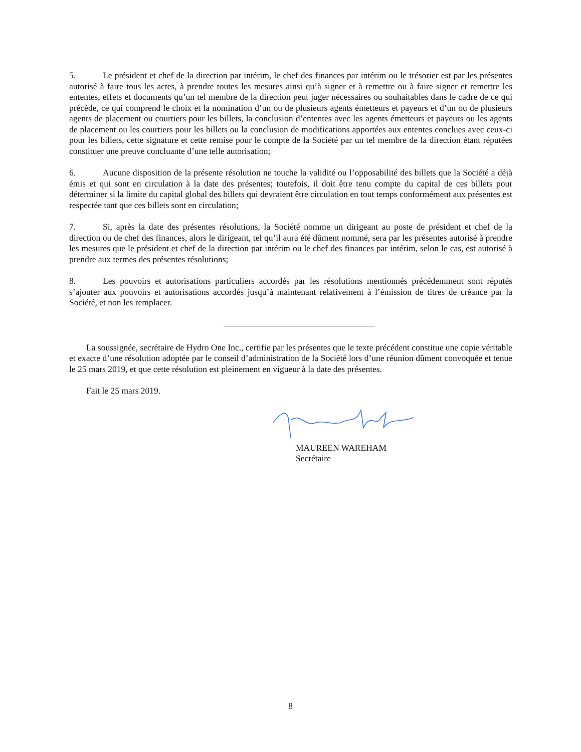5. Le président et chef de la direction par intérim, le chef des finances par intérim ou le trésorier est par les présentes autorisé à faire tous les actes, à prendre toutes les mesures ainsi qu’à signer et à remettre ou à faire signer et remettre les ententes, effets et documents qu’un tel membre de la direction peut juger nécessaires ou souhaitables dans le cadre de ce qui précède, ce qui comprend le choix et la nomination d’un ou de plusieurs agents émetteurs et payeurs et d’un ou de plusieurs agents de placement ou courtiers pour les billets, la conclusion d’ententes avec les agents émetteurs et payeurs ou les agents de placement ou les courtiers pour les billets ou la conclusion de modifications apportées aux ententes conclues avec ceux-ci pour les billets, cette signature et cette remise pour le compte de la Société par un tel membre de la direction étant réputées constituer une preuve concluante d’une telle autorisation;
6. Aucune disposition de la présente résolution ne touche la validité ou l’opposabilité des billets que la Société a déjà émis et qui sont en circulation à la date des présentes; toutefois, il doit être tenu compte du capital de ces billets pour déterminer si la limite du capital global des billets qui devraient être circulation en tout temps conformément aux présentes est respectée tant que ces billets sont en circulation;
7. Si, après la date des présentes résolutions, la Société nomme un dirigeant au poste de président et chef de la direction ou de chef des finances, alors le dirigeant, tel qu’il aura été dûment nommé, sera par les présentes autorisé à prendre les mesures que le président et chef de la direction par intérim ou le chef des finances par intérim, selon le cas, est autorisé à prendre aux termes des présentes résolutions;
8. Les pouvoirs et autorisations particuliers accordés par les résolutions mentionnés précédemment sont réputés s’ajouter aux pouvoirs et autorisations accordés jusqu’à maintenant relativement à l’émission de titres de créance par la Société, et non les remplacer.
La soussignée, secrétaire de Hydro One Inc., certifie par les présentes que le texte précédent constitue une copie véritable et exacte d’une résolution adoptée par le conseil d’administration de la Société lors d’une réunion dûment convoquée et tenue le 25 mars 2019, et que cette résolution est pleinement en vigueur à la date des présentes.
Fait le 25 mars 2019.
MAUREEN WAREHAM
Secrétaire
8